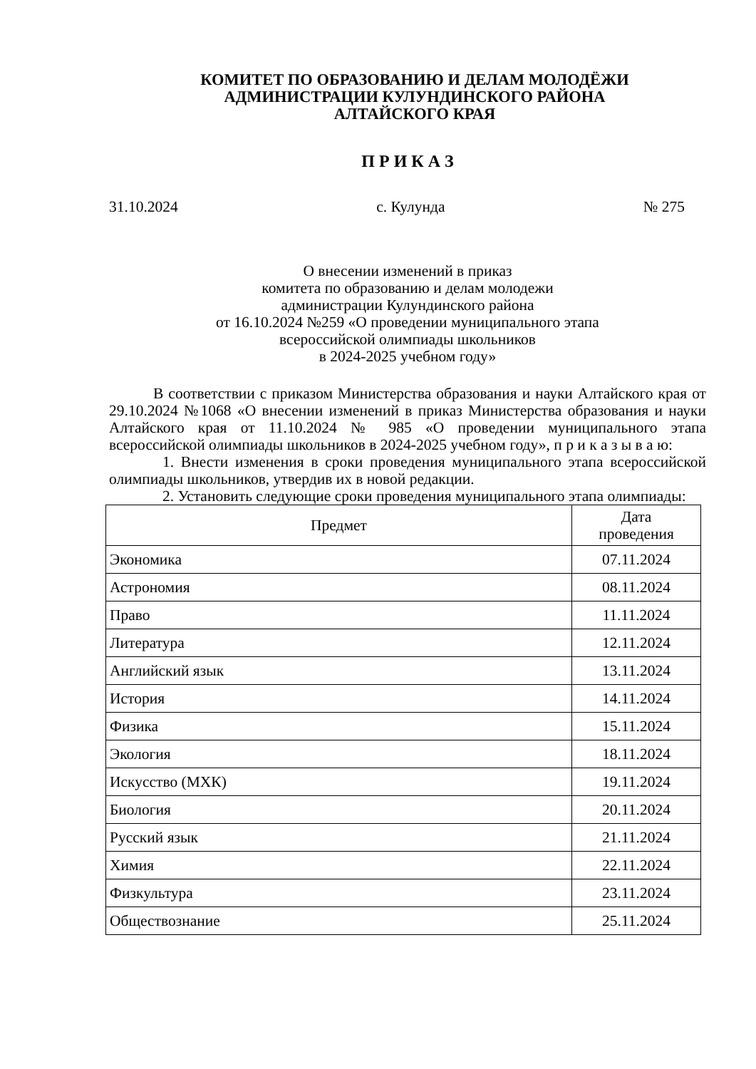КОМИТЕТ ПО ОБРАЗОВАНИЮ И ДЕЛАМ МОЛОДЁЖИ
АДМИНИСТРАЦИИ КУЛУНДИНСКОГО РАЙОНА
АЛТАЙСКОГО КРАЯ
П Р И К А З
31.10.2024 с. Кулунда № 275
О внесении изменений в приказ
комитета по образованию и делам молодежи
администрации Кулундинского района
от 16.10.2024 №259 «О проведении муниципального этапа
всероссийской олимпиады школьников
в 2024-2025 учебном году»
В соответствии с приказом Министерства образования и науки Алтайского края от 29.10.2024 №1068 «О внесении изменений в приказ Министерства образования и науки Алтайского края от 11.10.2024 № 985 «О проведении муниципального этапа всероссийской олимпиады школьников в 2024-2025 учебном году», п р и к а з ы в а ю:
1. Внести изменения в сроки проведения муниципального этапа всероссийской олимпиады школьников, утвердив их в новой редакции.
2. Установить следующие сроки проведения муниципального этапа олимпиады:
| Предмет | Дата проведения |
| --- | --- |
| Экономика | 07.11.2024 |
| Астрономия | 08.11.2024 |
| Право | 11.11.2024 |
| Литература | 12.11.2024 |
| Английский язык | 13.11.2024 |
| История | 14.11.2024 |
| Физика | 15.11.2024 |
| Экология | 18.11.2024 |
| Искусство (МХК) | 19.11.2024 |
| Биология | 20.11.2024 |
| Русский язык | 21.11.2024 |
| Химия | 22.11.2024 |
| Физкультура | 23.11.2024 |
| Обществознание | 25.11.2024 |